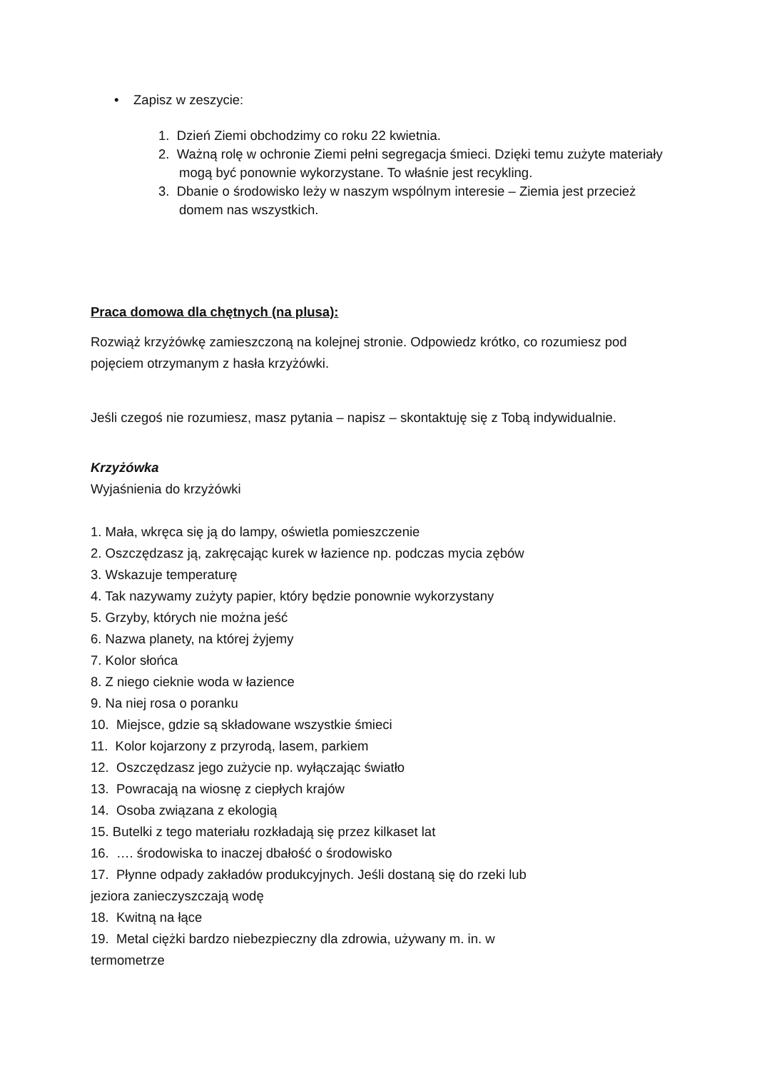• Zapisz w zeszycie:
1. Dzień Ziemi obchodzimy co roku 22 kwietnia.
2. Ważną rolę w ochronie Ziemi pełni segregacja śmieci. Dzięki temu zużyte materiały mogą być ponownie wykorzystane. To właśnie jest recykling.
3. Dbanie o środowisko leży w naszym wspólnym interesie – Ziemia jest przecież domem nas wszystkich.
Praca domowa dla chętnych (na plusa):
Rozwiąż krzyżówkę zamieszczoną na kolejnej stronie. Odpowiedz krótko, co rozumiesz pod pojęciem otrzymanym z hasła krzyżówki.
Jeśli czegoś nie rozumiesz, masz pytania – napisz – skontaktuję się z Tobą indywidualnie.
Krzyżówka
Wyjaśnienia do krzyżówki
1. Mała, wkręca się ją do lampy, oświetla pomieszczenie
2. Oszczędzasz ją, zakręcając kurek w łazience np. podczas mycia zębów
3. Wskazuje temperaturę
4. Tak nazywamy zużyty papier, który będzie ponownie wykorzystany
5. Grzyby, których nie można jeść
6. Nazwa planety, na której żyjemy
7. Kolor słońca
8. Z niego cieknie woda w łazience
9. Na niej rosa o poranku
10. Miejsce, gdzie są składowane wszystkie śmieci
11. Kolor kojarzony z przyrodą, lasem, parkiem
12. Oszczędzasz jego zużycie np. wyłączając światło
13. Powracają na wiosnę z ciepłych krajów
14. Osoba związana z ekologią
15. Butelki z tego materiału rozkładają się przez kilkaset lat
16. …. środowiska to inaczej dbałość o środowisko
17. Płynne odpady zakładów produkcyjnych. Jeśli dostaną się do rzeki lub
jeziora zanieczyszczają wodę
18. Kwitną na łące
19. Metal ciężki bardzo niebezpieczny dla zdrowia, używany m. in. w
termometrze